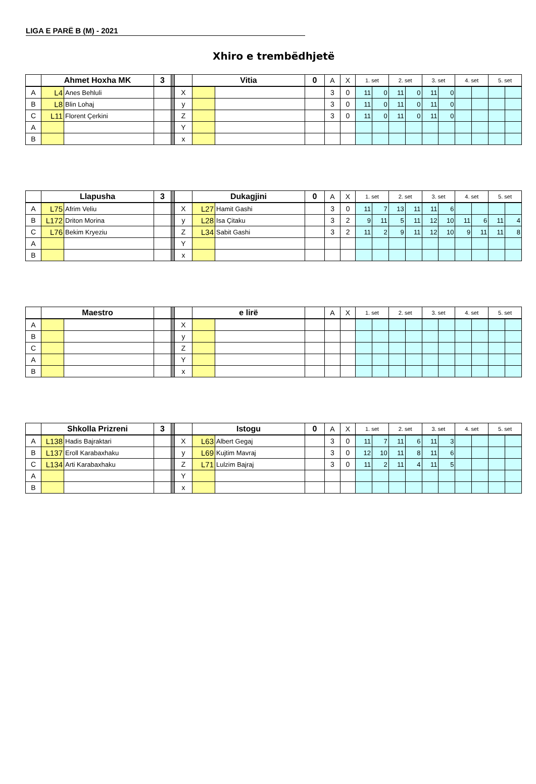LIGA E PARË B (M) - 2021
Xhiro e trembëdhjetë
| | Ahmet Hoxha MK | | 3 | | | Vitia | | 0 | A | X | 1. set | | 2. set | | 3. set | | 4. set | | 5. set | |
| A | L4 | Anes Behluli | | | X | | | | 3 | 0 | 11 | 0 | 11 | 0 | 11 | 0 | | | | |
| B | L8 | Blin Lohaj | | | y | | | | 3 | 0 | 11 | 0 | 11 | 0 | 11 | 0 | | | | |
| C | L11 | Florent Çerkini | | | Z | | | | 3 | 0 | 11 | 0 | 11 | 0 | 11 | 0 | | | | |
| A | | | | | Y | | | | | | | | | | | | | | | |
| B | | | | | x | | | | | | | | | | | | | | | |
| | Llapusha | | 3 | | | Dukagjini | | 0 | A | X | 1. set | | 2. set | | 3. set | | 4. set | | 5. set | |
| A | L75 | Afrim Veliu | | | X | L27 | Hamit Gashi | | 3 | 0 | 11 | 7 | 13 | 11 | 11 | 6 | | | | |
| B | L172 | Driton Morina | | | y | L28 | Isa Çitaku | | 3 | 2 | 9 | 11 | 5 | 11 | 12 | 10 | 11 | 6 | 11 | 4 |
| C | L76 | Bekim Kryeziu | | | Z | L34 | Sabit Gashi | | 3 | 2 | 11 | 2 | 9 | 11 | 12 | 10 | 9 | 11 | 11 | 8 |
| A | | | | | Y | | | | | | | | | | | | | | | |
| B | | | | | x | | | | | | | | | | | | | | | |
| | Maestro | | | | | e lirë | | | A | X | 1. set | | 2. set | | 3. set | | 4. set | | 5. set | |
| A | | | | | X | | | | | | | | | | | | | | | |
| B | | | | | y | | | | | | | | | | | | | | | |
| C | | | | | Z | | | | | | | | | | | | | | | |
| A | | | | | Y | | | | | | | | | | | | | | | |
| B | | | | | x | | | | | | | | | | | | | | | |
| | Shkolla Prizreni | | 3 | | | Istogu | | 0 | A | X | 1. set | | 2. set | | 3. set | | 4. set | | 5. set | |
| A | L138 | Hadis Bajraktari | | | X | L63 | Albert Gegaj | | 3 | 0 | 11 | 7 | 11 | 6 | 11 | 3 | | | | |
| B | L137 | Eroll Karabaxhaku | | | y | L69 | Kujtim Mavraj | | 3 | 0 | 12 | 10 | 11 | 8 | 11 | 6 | | | | |
| C | L134 | Arti Karabaxhaku | | | Z | L71 | Lulzim Bajraj | | 3 | 0 | 11 | 2 | 11 | 4 | 11 | 5 | | | | |
| A | | | | | Y | | | | | | | | | | | | | | | |
| B | | | | | x | | | | | | | | | | | | | | | |